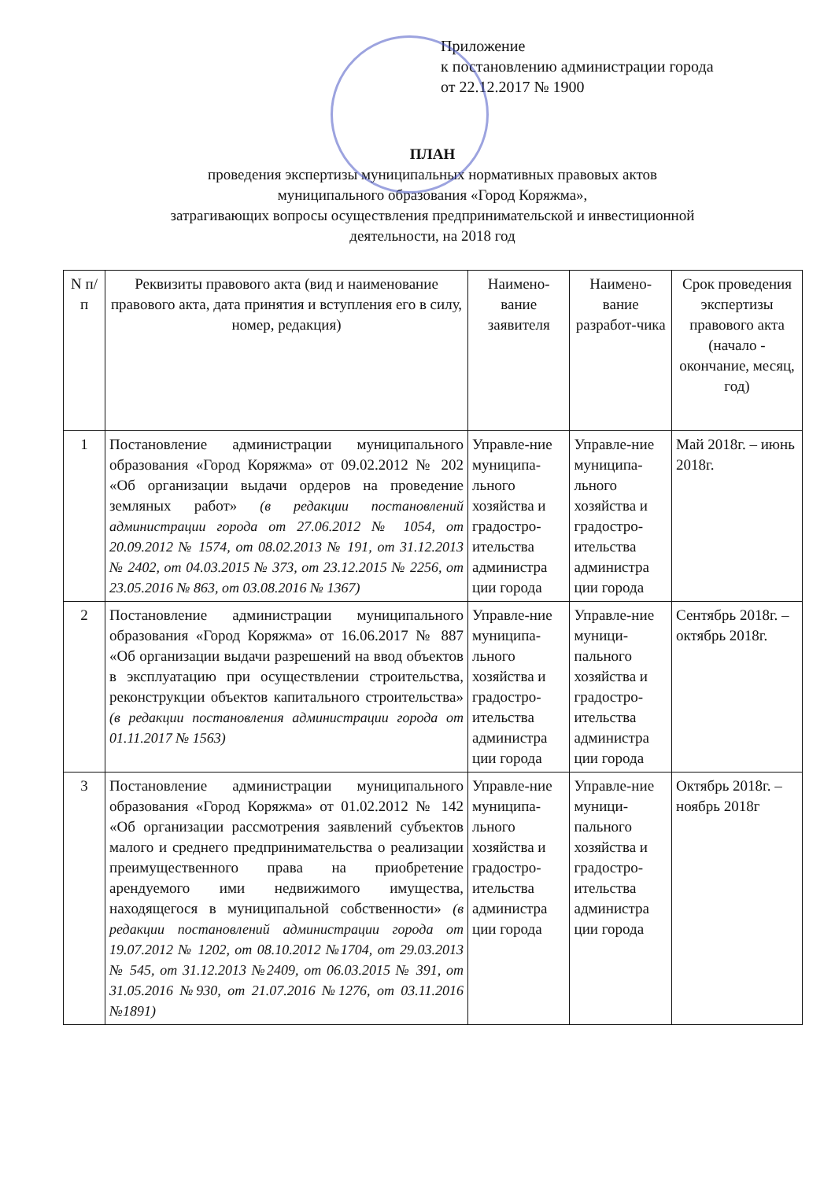Приложение
к постановлению администрации города
от 22.12.2017 № 1900
ПЛАН
проведения экспертизы муниципальных нормативных правовых актов
муниципального образования «Город Коряжма»,
затрагивающих вопросы осуществления предпринимательской и инвестиционной
деятельности, на 2018 год
| N п/п | Реквизиты правового акта (вид и наименование правового акта, дата принятия и вступления его в силу, номер, редакция) | Наимено-вание заявителя | Наимено-вание разработ-чика | Срок проведения экспертизы правового акта (начало - окончание, месяц, год) |
| --- | --- | --- | --- | --- |
| 1 | Постановление администрации муниципального образования «Город Коряжма» от 09.02.2012 № 202 «Об организации выдачи ордеров на проведение земляных работ» (в редакции постановлений администрации города от 27.06.2012 № 1054, от 20.09.2012 № 1574, от 08.02.2013 № 191, от 31.12.2013 № 2402, от 04.03.2015 № 373, от 23.12.2015 № 2256, от 23.05.2016 № 863, от 03.08.2016 № 1367) | Управле-ние муниципа-льного хозяйства и градостро-ительства администра ции города | Управле-ние муниципа-льного хозяйства и градостро-ительства администра ции города | Май 2018г. – июнь 2018г. |
| 2 | Постановление администрации муниципального образования «Город Коряжма» от 16.06.2017 № 887 «Об организации выдачи разрешений на ввод объектов в эксплуатацию при осуществлении строительства, реконструкции объектов капитального строительства» (в редакции постановления администрации города от 01.11.2017 № 1563) | Управле-ние муниципа-льного хозяйства и градостро-ительства администра ции города | Управле-ние муници-пального хозяйства и градостро-ительства администра ции города | Сентябрь 2018г. – октябрь 2018г. |
| 3 | Постановление администрации муниципального образования «Город Коряжма» от 01.02.2012 № 142 «Об организации рассмотрения заявлений субъектов малого и среднего предпринимательства о реализации преимущественного права на приобретение арендуемого ими недвижимого имущества, находящегося в муниципальной собственности» (в редакции постановлений администрации города от 19.07.2012 № 1202, от 08.10.2012 №1704, от 29.03.2013 № 545, от 31.12.2013 №2409, от 06.03.2015 № 391, от 31.05.2016 №930, от 21.07.2016 №1276, от 03.11.2016 №1891) | Управле-ние муниципа-льного хозяйства и градостро-ительства администра ции города | Управле-ние муници-пального хозяйства и градостро-ительства администра ции города | Октябрь 2018г. – ноябрь 2018г |